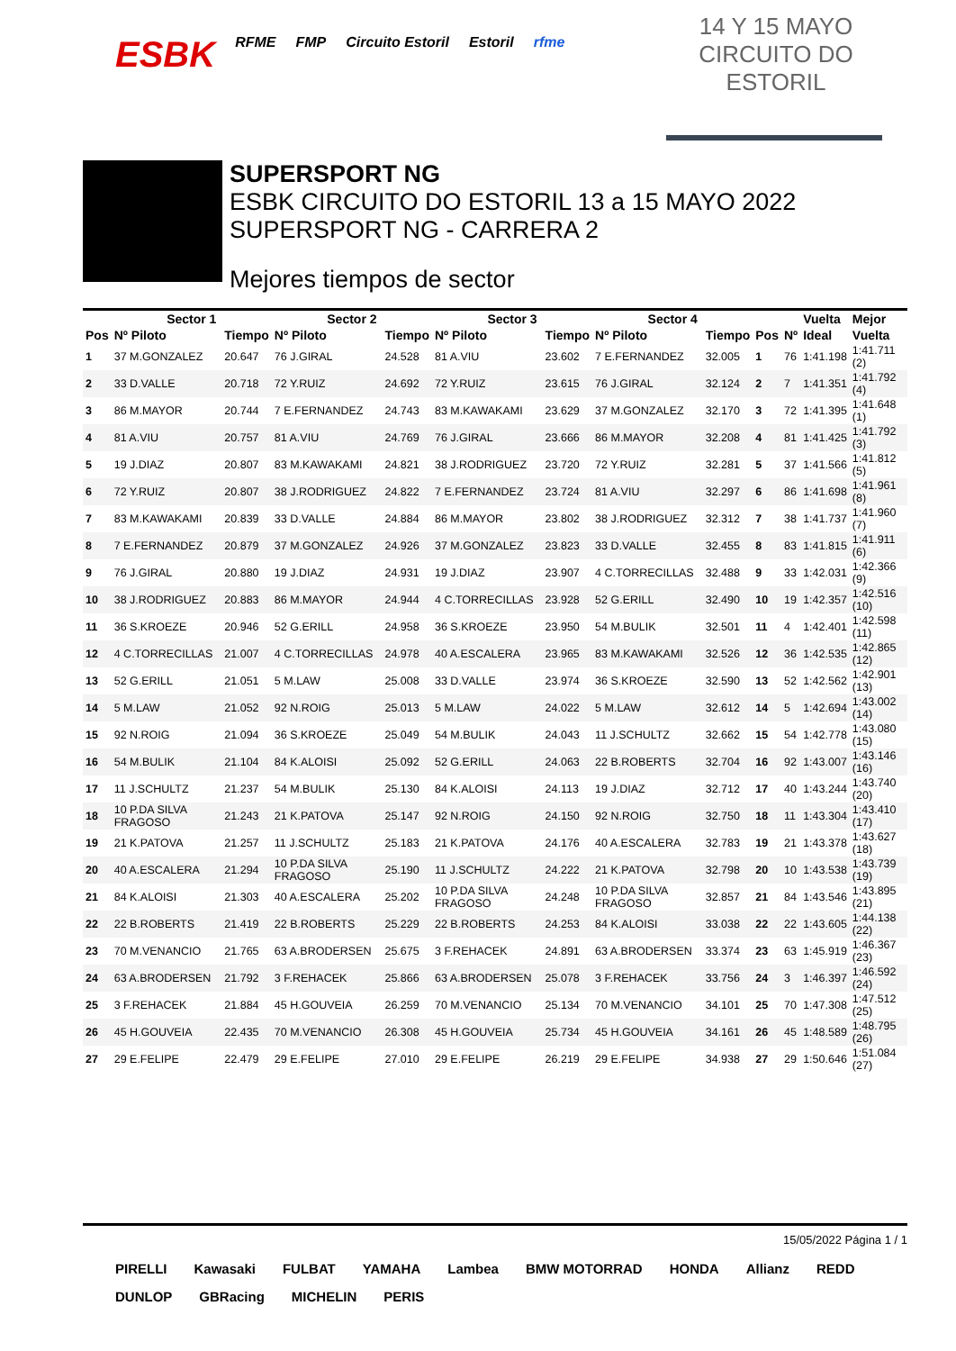ESBK RFME FMP Circuito Estoril Estoril rfme
14 Y 15 MAYO
CIRCUITO DO ESTORIL
SUPERSPORT NG
ESBK CIRCUITO DO ESTORIL 13 a 15 MAYO 2022
SUPERSPORT NG - CARRERA 2
Mejores tiempos de sector
| | Sector 1 | | Sector 2 | | Sector 3 | | Sector 4 | | | | Vuelta | Mejor |
| --- | --- | --- | --- | --- | --- | --- | --- | --- | --- | --- | --- | --- |
| Pos | Nº Piloto | Tiempo | Nº Piloto | Tiempo | Nº Piloto | Tiempo | Nº Piloto | Tiempo | Pos | Nº | Ideal | Vuelta |
| 1 | 37 M.GONZALEZ | 20.647 | 76 J.GIRAL | 24.528 | 81 A.VIU | 23.602 | 7 E.FERNANDEZ | 32.005 | 1 | 76 | 1:41.198 | 1:41.711 (2) |
| 2 | 33 D.VALLE | 20.718 | 72 Y.RUIZ | 24.692 | 72 Y.RUIZ | 23.615 | 76 J.GIRAL | 32.124 | 2 | 7 | 1:41.351 | 1:41.792 (4) |
| 3 | 86 M.MAYOR | 20.744 | 7 E.FERNANDEZ | 24.743 | 83 M.KAWAKAMI | 23.629 | 37 M.GONZALEZ | 32.170 | 3 | 72 | 1:41.395 | 1:41.648 (1) |
| 4 | 81 A.VIU | 20.757 | 81 A.VIU | 24.769 | 76 J.GIRAL | 23.666 | 86 M.MAYOR | 32.208 | 4 | 81 | 1:41.425 | 1:41.792 (3) |
| 5 | 19 J.DIAZ | 20.807 | 83 M.KAWAKAMI | 24.821 | 38 J.RODRIGUEZ | 23.720 | 72 Y.RUIZ | 32.281 | 5 | 37 | 1:41.566 | 1:41.812 (5) |
| 6 | 72 Y.RUIZ | 20.807 | 38 J.RODRIGUEZ | 24.822 | 7 E.FERNANDEZ | 23.724 | 81 A.VIU | 32.297 | 6 | 86 | 1:41.698 | 1:41.961 (8) |
| 7 | 83 M.KAWAKAMI | 20.839 | 33 D.VALLE | 24.884 | 86 M.MAYOR | 23.802 | 38 J.RODRIGUEZ | 32.312 | 7 | 38 | 1:41.737 | 1:41.960 (7) |
| 8 | 7 E.FERNANDEZ | 20.879 | 37 M.GONZALEZ | 24.926 | 37 M.GONZALEZ | 23.823 | 33 D.VALLE | 32.455 | 8 | 83 | 1:41.815 | 1:41.911 (6) |
| 9 | 76 J.GIRAL | 20.880 | 19 J.DIAZ | 24.931 | 19 J.DIAZ | 23.907 | 4 C.TORRECILLAS | 32.488 | 9 | 33 | 1:42.031 | 1:42.366 (9) |
| 10 | 38 J.RODRIGUEZ | 20.883 | 86 M.MAYOR | 24.944 | 4 C.TORRECILLAS | 23.928 | 52 G.ERILL | 32.490 | 10 | 19 | 1:42.357 | 1:42.516 (10) |
| 11 | 36 S.KROEZE | 20.946 | 52 G.ERILL | 24.958 | 36 S.KROEZE | 23.950 | 54 M.BULIK | 32.501 | 11 | 4 | 1:42.401 | 1:42.598 (11) |
| 12 | 4 C.TORRECILLAS | 21.007 | 4 C.TORRECILLAS | 24.978 | 40 A.ESCALERA | 23.965 | 83 M.KAWAKAMI | 32.526 | 12 | 36 | 1:42.535 | 1:42.865 (12) |
| 13 | 52 G.ERILL | 21.051 | 5 M.LAW | 25.008 | 33 D.VALLE | 23.974 | 36 S.KROEZE | 32.590 | 13 | 52 | 1:42.562 | 1:42.901 (13) |
| 14 | 5 M.LAW | 21.052 | 92 N.ROIG | 25.013 | 5 M.LAW | 24.022 | 5 M.LAW | 32.612 | 14 | 5 | 1:42.694 | 1:43.002 (14) |
| 15 | 92 N.ROIG | 21.094 | 36 S.KROEZE | 25.049 | 54 M.BULIK | 24.043 | 11 J.SCHULTZ | 32.662 | 15 | 54 | 1:42.778 | 1:43.080 (15) |
| 16 | 54 M.BULIK | 21.104 | 84 K.ALOISI | 25.092 | 52 G.ERILL | 24.063 | 22 B.ROBERTS | 32.704 | 16 | 92 | 1:43.007 | 1:43.146 (16) |
| 17 | 11 J.SCHULTZ | 21.237 | 54 M.BULIK | 25.130 | 84 K.ALOISI | 24.113 | 19 J.DIAZ | 32.712 | 17 | 40 | 1:43.244 | 1:43.740 (20) |
| 18 | 10 P.DA SILVA FRAGOSO | 21.243 | 21 K.PATOVA | 25.147 | 92 N.ROIG | 24.150 | 92 N.ROIG | 32.750 | 18 | 11 | 1:43.304 | 1:43.410 (17) |
| 19 | 21 K.PATOVA | 21.257 | 11 J.SCHULTZ | 25.183 | 21 K.PATOVA | 24.176 | 40 A.ESCALERA | 32.783 | 19 | 21 | 1:43.378 | 1:43.627 (18) |
| 20 | 40 A.ESCALERA | 21.294 | 10 P.DA SILVA FRAGOSO | 25.190 | 11 J.SCHULTZ | 24.222 | 21 K.PATOVA | 32.798 | 20 | 10 | 1:43.538 | 1:43.739 (19) |
| 21 | 84 K.ALOISI | 21.303 | 40 A.ESCALERA | 25.202 | 10 P.DA SILVA FRAGOSO | 24.248 | 10 P.DA SILVA FRAGOSO | 32.857 | 21 | 84 | 1:43.546 | 1:43.895 (21) |
| 22 | 22 B.ROBERTS | 21.419 | 22 B.ROBERTS | 25.229 | 22 B.ROBERTS | 24.253 | 84 K.ALOISI | 33.038 | 22 | 22 | 1:43.605 | 1:44.138 (22) |
| 23 | 70 M.VENANCIO | 21.765 | 63 A.BRODERSEN | 25.675 | 3 F.REHACEK | 24.891 | 63 A.BRODERSEN | 33.374 | 23 | 63 | 1:45.919 | 1:46.367 (23) |
| 24 | 63 A.BRODERSEN | 21.792 | 3 F.REHACEK | 25.866 | 63 A.BRODERSEN | 25.078 | 3 F.REHACEK | 33.756 | 24 | 3 | 1:46.397 | 1:46.592 (24) |
| 25 | 3 F.REHACEK | 21.884 | 45 H.GOUVEIA | 26.259 | 70 M.VENANCIO | 25.134 | 70 M.VENANCIO | 34.101 | 25 | 70 | 1:47.308 | 1:47.512 (25) |
| 26 | 45 H.GOUVEIA | 22.435 | 70 M.VENANCIO | 26.308 | 45 H.GOUVEIA | 25.734 | 45 H.GOUVEIA | 34.161 | 26 | 45 | 1:48.589 | 1:48.795 (26) |
| 27 | 29 E.FELIPE | 22.479 | 29 E.FELIPE | 27.010 | 29 E.FELIPE | 26.219 | 29 E.FELIPE | 34.938 | 27 | 29 | 1:50.646 | 1:51.084 (27) |
15/05/2022 Página 1 / 1
PIRELLI Kawasaki FULBAT YAMAHA Lambea BMW MOTORRAD HONDA Allianz REDD DUNLOP GBRacing MICHELIN PERIS